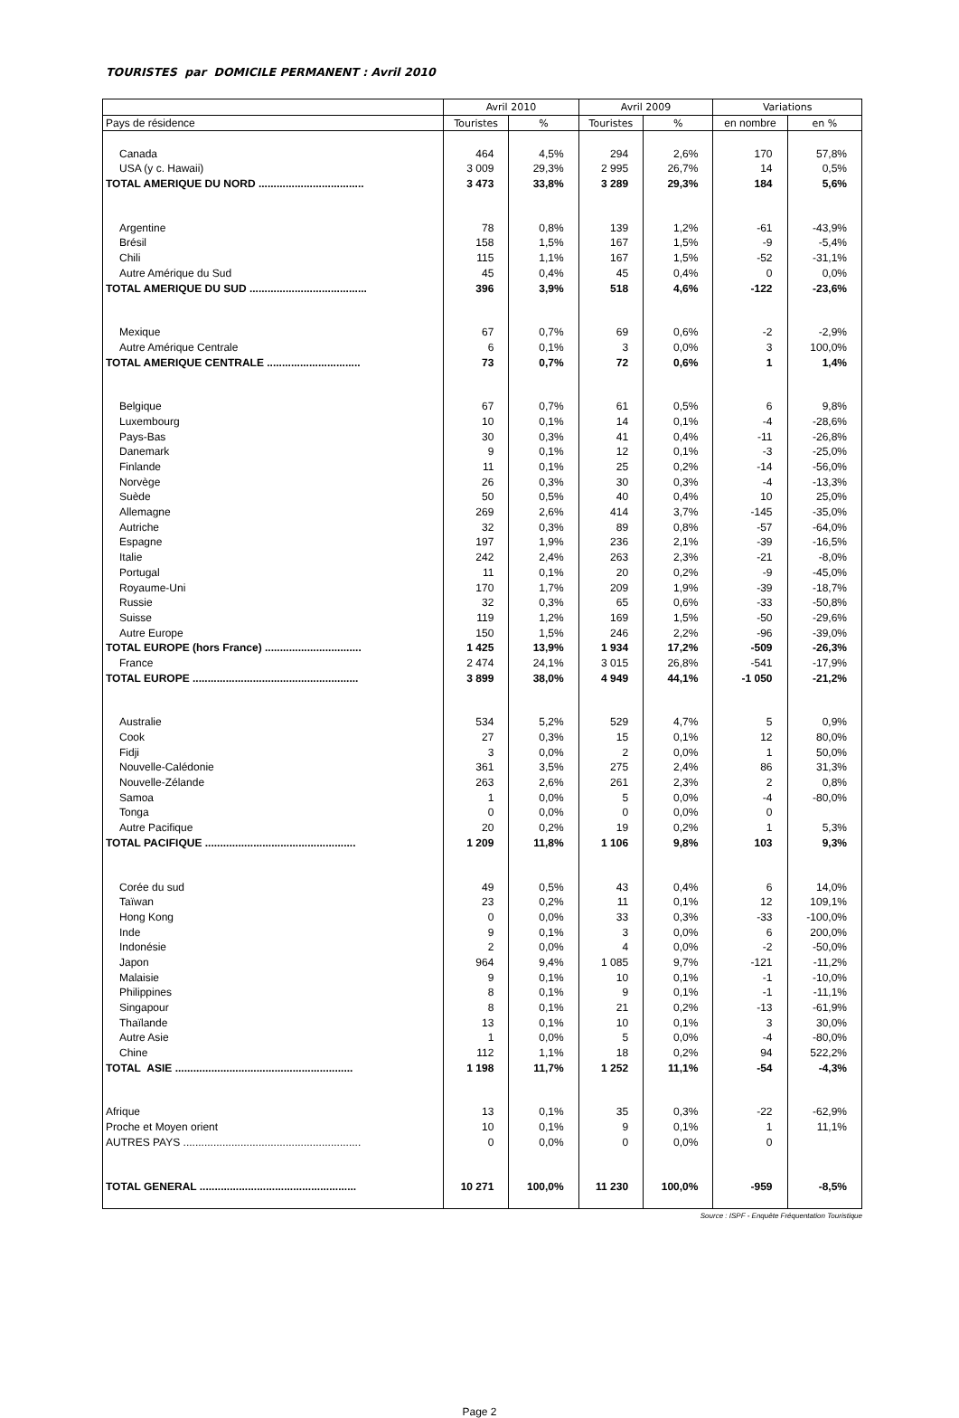TOURISTES par DOMICILE PERMANENT : Avril 2010
| | Avril 2010 | | Avril 2009 | | Variations | |
| --- | --- | --- | --- | --- | --- | --- |
| Pays de résidence | Touristes | % | Touristes | % | en nombre | en % |
| Canada | 464 | 4,5% | 294 | 2,6% | 170 | 57,8% |
| USA (y c. Hawaii) | 3 009 | 29,3% | 2 995 | 26,7% | 14 | 0,5% |
| TOTAL AMERIQUE DU NORD ................................... | 3 473 | 33,8% | 3 289 | 29,3% | 184 | 5,6% |
| Argentine | 78 | 0,8% | 139 | 1,2% | -61 | -43,9% |
| Brésil | 158 | 1,5% | 167 | 1,5% | -9 | -5,4% |
| Chili | 115 | 1,1% | 167 | 1,5% | -52 | -31,1% |
| Autre Amérique du Sud | 45 | 0,4% | 45 | 0,4% | 0 | 0,0% |
| TOTAL AMERIQUE DU SUD ....................................... | 396 | 3,9% | 518 | 4,6% | -122 | -23,6% |
| Mexique | 67 | 0,7% | 69 | 0,6% | -2 | -2,9% |
| Autre Amérique Centrale | 6 | 0,1% | 3 | 0,0% | 3 | 100,0% |
| TOTAL AMERIQUE CENTRALE ............................... | 73 | 0,7% | 72 | 0,6% | 1 | 1,4% |
| Belgique | 67 | 0,7% | 61 | 0,5% | 6 | 9,8% |
| Luxembourg | 10 | 0,1% | 14 | 0,1% | -4 | -28,6% |
| Pays-Bas | 30 | 0,3% | 41 | 0,4% | -11 | -26,8% |
| Danemark | 9 | 0,1% | 12 | 0,1% | -3 | -25,0% |
| Finlande | 11 | 0,1% | 25 | 0,2% | -14 | -56,0% |
| Norvège | 26 | 0,3% | 30 | 0,3% | -4 | -13,3% |
| Suède | 50 | 0,5% | 40 | 0,4% | 10 | 25,0% |
| Allemagne | 269 | 2,6% | 414 | 3,7% | -145 | -35,0% |
| Autriche | 32 | 0,3% | 89 | 0,8% | -57 | -64,0% |
| Espagne | 197 | 1,9% | 236 | 2,1% | -39 | -16,5% |
| Italie | 242 | 2,4% | 263 | 2,3% | -21 | -8,0% |
| Portugal | 11 | 0,1% | 20 | 0,2% | -9 | -45,0% |
| Royaume-Uni | 170 | 1,7% | 209 | 1,9% | -39 | -18,7% |
| Russie | 32 | 0,3% | 65 | 0,6% | -33 | -50,8% |
| Suisse | 119 | 1,2% | 169 | 1,5% | -50 | -29,6% |
| Autre Europe | 150 | 1,5% | 246 | 2,2% | -96 | -39,0% |
| TOTAL EUROPE (hors France) ................................ | 1 425 | 13,9% | 1 934 | 17,2% | -509 | -26,3% |
| France | 2 474 | 24,1% | 3 015 | 26,8% | -541 | -17,9% |
| TOTAL EUROPE ....................................................... | 3 899 | 38,0% | 4 949 | 44,1% | -1 050 | -21,2% |
| Australie | 534 | 5,2% | 529 | 4,7% | 5 | 0,9% |
| Cook | 27 | 0,3% | 15 | 0,1% | 12 | 80,0% |
| Fidji | 3 | 0,0% | 2 | 0,0% | 1 | 50,0% |
| Nouvelle-Calédonie | 361 | 3,5% | 275 | 2,4% | 86 | 31,3% |
| Nouvelle-Zélande | 263 | 2,6% | 261 | 2,3% | 2 | 0,8% |
| Samoa | 1 | 0,0% | 5 | 0,0% | -4 | -80,0% |
| Tonga | 0 | 0,0% | 0 | 0,0% | 0 | |
| Autre Pacifique | 20 | 0,2% | 19 | 0,2% | 1 | 5,3% |
| TOTAL PACIFIQUE .................................................. | 1 209 | 11,8% | 1 106 | 9,8% | 103 | 9,3% |
| Corée du sud | 49 | 0,5% | 43 | 0,4% | 6 | 14,0% |
| Taïwan | 23 | 0,2% | 11 | 0,1% | 12 | 109,1% |
| Hong Kong | 0 | 0,0% | 33 | 0,3% | -33 | -100,0% |
| Inde | 9 | 0,1% | 3 | 0,0% | 6 | 200,0% |
| Indonésie | 2 | 0,0% | 4 | 0,0% | -2 | -50,0% |
| Japon | 964 | 9,4% | 1 085 | 9,7% | -121 | -11,2% |
| Malaisie | 9 | 0,1% | 10 | 0,1% | -1 | -10,0% |
| Philippines | 8 | 0,1% | 9 | 0,1% | -1 | -11,1% |
| Singapour | 8 | 0,1% | 21 | 0,2% | -13 | -61,9% |
| Thaïlande | 13 | 0,1% | 10 | 0,1% | 3 | 30,0% |
| Autre Asie | 1 | 0,0% | 5 | 0,0% | -4 | -80,0% |
| Chine | 112 | 1,1% | 18 | 0,2% | 94 | 522,2% |
| TOTAL ASIE ........................................................... | 1 198 | 11,7% | 1 252 | 11,1% | -54 | -4,3% |
| Afrique | 13 | 0,1% | 35 | 0,3% | -22 | -62,9% |
| Proche et Moyen orient | 10 | 0,1% | 9 | 0,1% | 1 | 11,1% |
| AUTRES PAYS ........................................................... | 0 | 0,0% | 0 | 0,0% | 0 | |
| TOTAL GENERAL .................................................... | 10 271 | 100,0% | 11 230 | 100,0% | -959 | -8,5% |
Source : ISPF - Enquête Fréquentation Touristique
Page 2